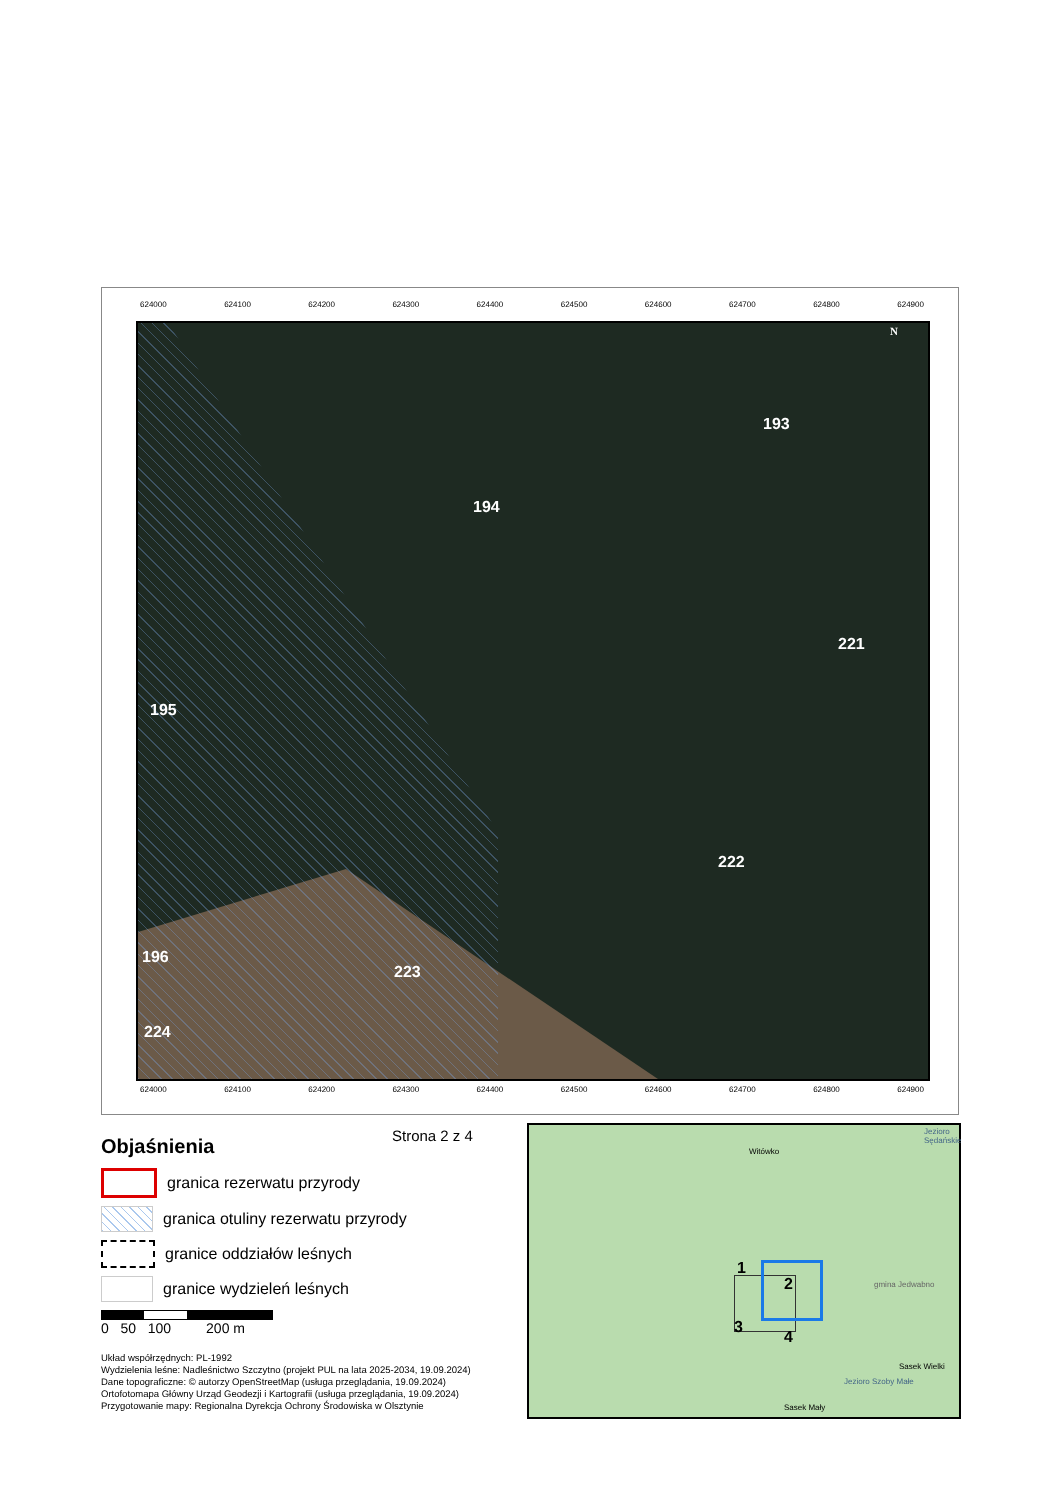624000 624100 624200 624300 624400 624500 624600 624700 624800 624900
N
193
194
221
195
222
196
223
224
624000 624100 624200 624300 624400 624500 624600 624700 624800 624900
Strona 2 z 4
Objaśnienia
granica rezerwatu przyrody
granica otuliny rezerwatu przyrody
granice oddziałów leśnych
granice wydzieleń leśnych
0 50 100 200 m
Układ współrzędnych: PL-1992
Wydzielenia leśne: Nadleśnictwo Szczytno (projekt PUL na lata 2025-2034, 19.09.2024)
Dane topograficzne: © autorzy OpenStreetMap (usługa przeglądania, 19.09.2024)
Ortofotomapa Główny Urząd Geodezji i Kartografii (usługa przeglądania, 19.09.2024)
Przygotowanie mapy: Regionalna Dyrekcja Ochrony Środowiska w Olsztynie
Witówko
Jezioro Sędańskie
gmina Jedwabno
Sasek Wielki
Jezioro Szoby Małe
Sasek Mały
1
2
3
4